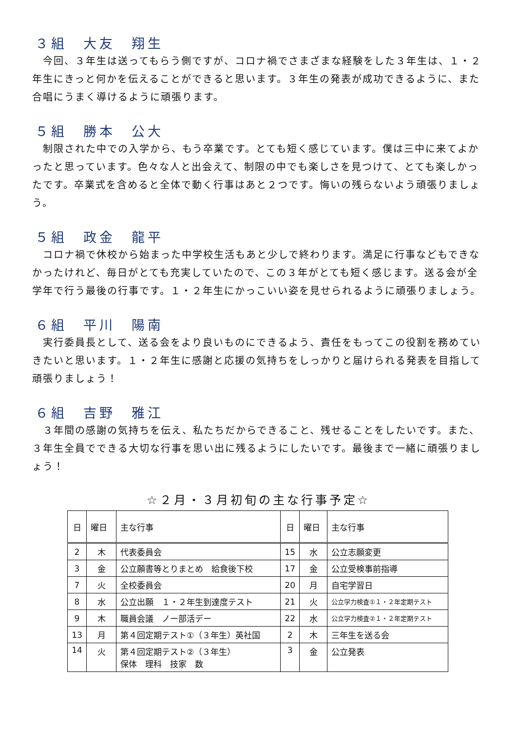３組　大友　翔生
　今回、３年生は送ってもらう側ですが、コロナ禍でさまざまな経験をした３年生は、１・２年生にきっと何かを伝えることができると思います。３年生の発表が成功できるように、また合唱にうまく導けるように頑張ります。
５組　勝本　公大
　制限された中での入学から、もう卒業です。とても短く感じています。僕は三中に来てよかったと思っています。色々な人と出会えて、制限の中でも楽しさを見つけて、とても楽しかったです。卒業式を含めると全体で動く行事はあと２つです。悔いの残らないよう頑張りましょう。
５組　政金　龍平
　コロナ禍で休校から始まった中学校生活もあと少しで終わります。満足に行事などもできなかったけれど、毎日がとても充実していたので、この３年がとても短く感じます。送る会が全学年で行う最後の行事です。１・２年生にかっこいい姿を見せられるように頑張りましょう。
６組　平川　陽南
　実行委員長として、送る会をより良いものにできるよう、責任をもってこの役割を務めていきたいと思います。１・２年生に感謝と応援の気持ちをしっかりと届けられる発表を目指して頑張りましょう！
６組　吉野　雅江
　３年間の感謝の気持ちを伝え、私たちだからできること、残せることをしたいです。また、３年生全員でできる大切な行事を思い出に残るようにしたいです。最後まで一緒に頑張りましょう！
☆２月・３月初旬の主な行事予定☆
| 日 | 曜日 | 主な行事 | 日 | 曜日 | 主な行事 |
| --- | --- | --- | --- | --- | --- |
| 2 | 木 | 代表委員会 | 15 | 水 | 公立志願変更 |
| 3 | 金 | 公立願書等とりまとめ 給食後下校 | 17 | 金 | 公立受検事前指導 |
| 7 | 火 | 全校委員会 | 20 | 月 | 自宅学習日 |
| 8 | 水 | 公立出願 １・２年生到達度テスト | 21 | 火 | 公立学力検査①１・２年定期テスト |
| 9 | 木 | 職員会議 ノー部活デー | 22 | 水 | 公立学力検査②１・２年定期テスト |
| 13 | 月 | 第４回定期テスト①（３年生）英社国 | 2 | 木 | 三年生を送る会 |
| 14 | 火 | 第４回定期テスト②（３年生） 保体 理科 技家 数 | 3 | 金 | 公立発表 |